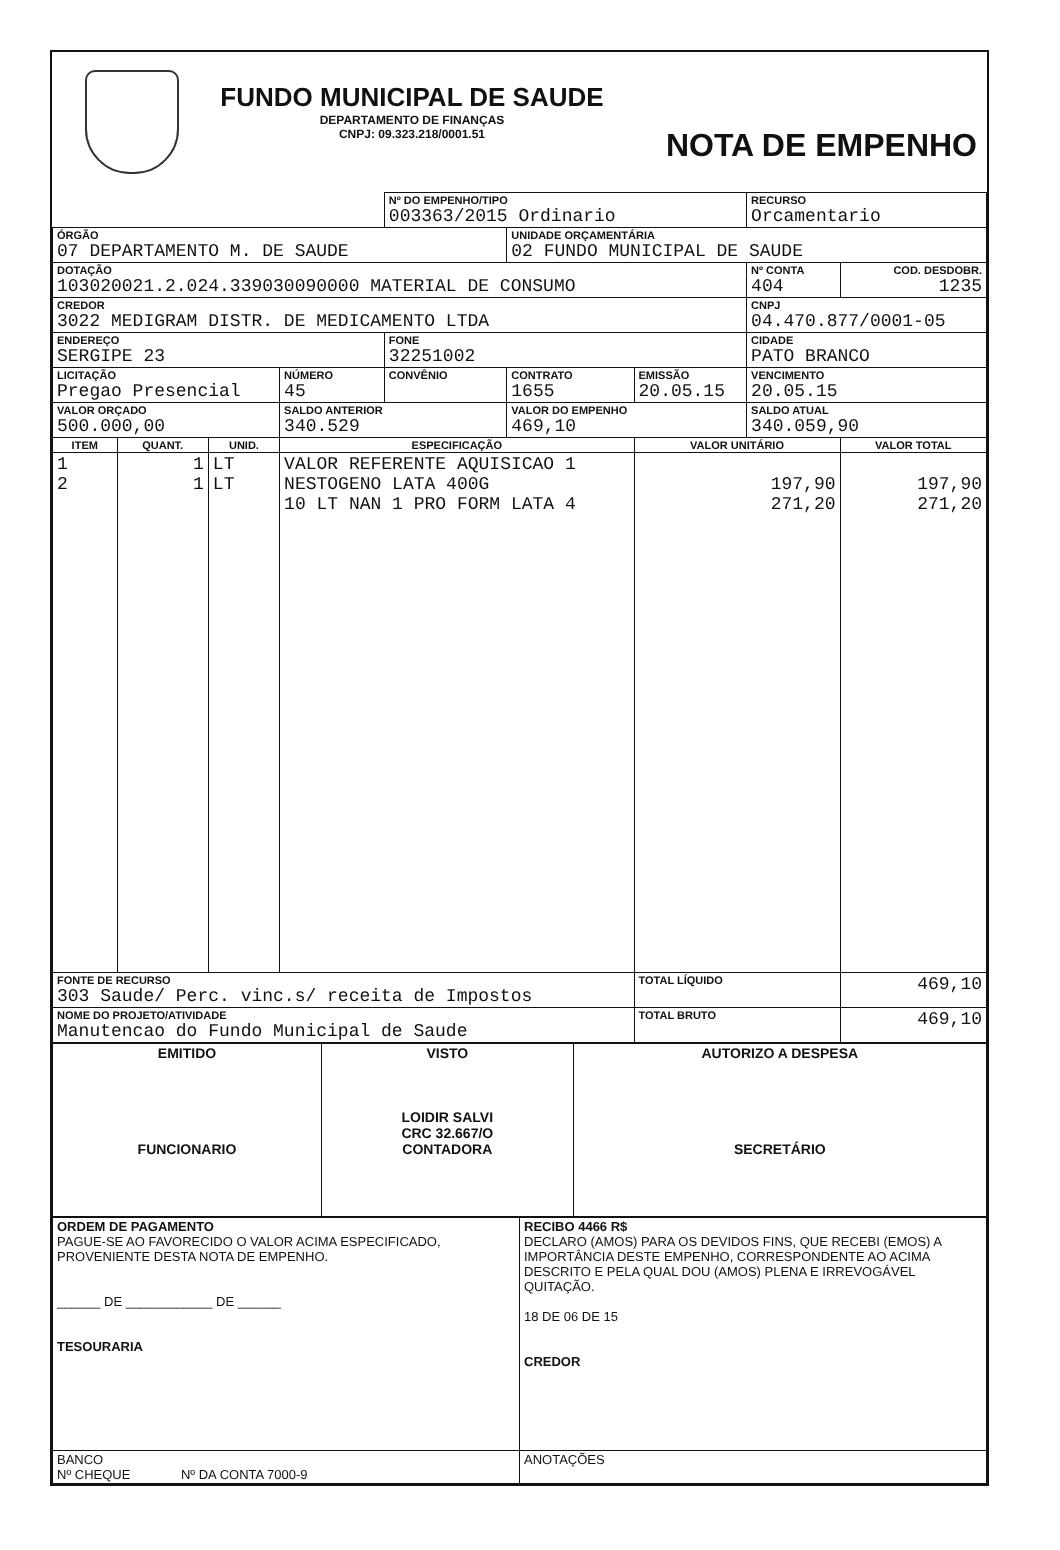FUNDO MUNICIPAL DE SAUDE
DEPARTAMENTO DE FINANÇAS
CNPJ: 09.323.218/0001.51
NOTA DE EMPENHO
| | | | | Nº DO EMPENHO/TIPO 003363/2015 Ordinario | | | RECURSO Orcamentario | |
| ÓRGÃO 07 DEPARTAMENTO M. DE SAUDE | | | | | UNIDADE ORÇAMENTÁRIA 02 FUNDO MUNICIPAL DE SAUDE | | | |
| DOTAÇÃO 103020021.2.024.339030090000 MATERIAL DE CONSUMO | | | | | | | Nº CONTA 404 | COD. DESDOBR. 1235 |
| CREDOR 3022 MEDIGRAM DISTR. DE MEDICAMENTO LTDA | | | | | | | CNPJ 04.470.877/0001-05 | |
| ENDEREÇO SERGIPE 23 | | | | FONE 32251002 | | | CIDADE PATO BRANCO | |
| LICITAÇÃO Pregao Presencial | | | NÚMERO 45 | CONVÊNIO | CONTRATO 1655 | EMISSÃO 20.05.15 | VENCIMENTO 20.05.15 | |
| VALOR ORÇADO 500.000,00 | | | SALDO ANTERIOR 340.529 | | VALOR DO EMPENHO 469,10 | | SALDO ATUAL 340.059,90 | |
| ITEM | QUANT. | UNID. | ESPECIFICAÇÃO | | | VALOR UNITÁRIO | | VALOR TOTAL |
| 1 2 | 1 1 | LT LT | VALOR REFERENTE AQUISICAO 1 NESTOGENO LATA 400G 10 LT NAN 1 PRO FORM LATA 4 | | | 197,90 271,20 | | 197,90 271,20 |
| FONTE DE RECURSO 303 Saude/ Perc. vinc.s/ receita de Impostos | | | | | | TOTAL LÍQUIDO | | 469,10 |
| NOME DO PROJETO/ATIVIDADE Manutencao do Fundo Municipal de Saude | | | | | | TOTAL BRUTO | | 469,10 |
| EMITIDO FUNCIONARIO | VISTO LOIDIR SALVI CRC 32.667/O CONTADORA | AUTORIZO A DESPESA SECRETÁRIO |
| ORDEM DE PAGAMENTO PAGUE-SE AO FAVORECIDO O VALOR ACIMA ESPECIFICADO, PROVENIENTE DESTA NOTA DE EMPENHO. ______ DE ____________ DE ______ TESOURARIA | RECIBO 4466 R$ DECLARO (AMOS) PARA OS DEVIDOS FINS, QUE RECEBI (EMOS) A IMPORTÂNCIA DESTE EMPENHO, CORRESPONDENTE AO ACIMA DESCRITO E PELA QUAL DOU (AMOS) PLENA E IRREVOGÁVEL QUITAÇÃO. 18 DE 06 DE 15 CREDOR |
| BANCO Nº CHEQUE Nº DA CONTA 7000-9 | ANOTAÇÕES |